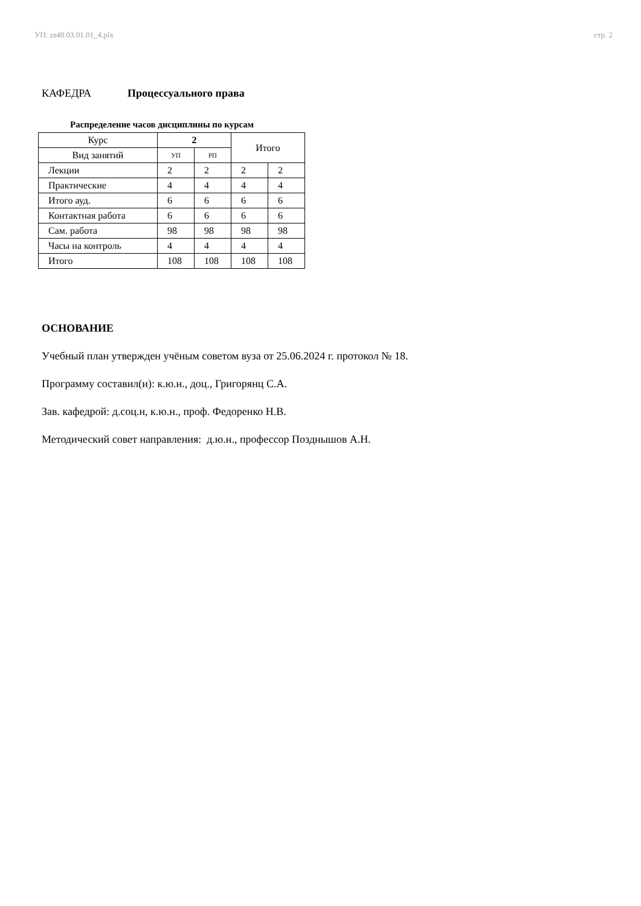УП: zs40.03.01.01_4.plx стр. 2
КАФЕДРА Процессуального права
Распределение часов дисциплины по курсам
| Курс | 2 | | Итого | |
| --- | --- | --- | --- | --- |
| Вид занятий | УП | РП | | |
| Лекции | 2 | 2 | 2 | 2 |
| Практические | 4 | 4 | 4 | 4 |
| Итого ауд. | 6 | 6 | 6 | 6 |
| Контактная работа | 6 | 6 | 6 | 6 |
| Сам. работа | 98 | 98 | 98 | 98 |
| Часы на контроль | 4 | 4 | 4 | 4 |
| Итого | 108 | 108 | 108 | 108 |
ОСНОВАНИЕ
Учебный план утвержден учёным советом вуза от 25.06.2024 г. протокол № 18.
Программу составил(и): к.ю.н., доц., Григорянц С.А.
Зав. кафедрой: д.соц.н, к.ю.н., проф. Федоренко Н.В.
Методический совет направления: д.ю.н., профессор Позднышов А.Н.